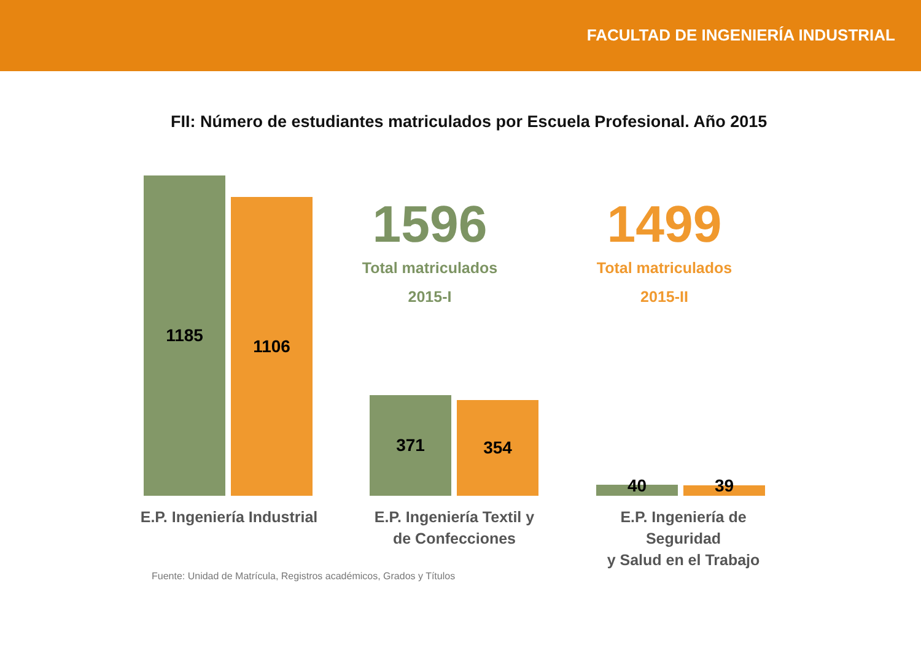FACULTAD DE INGENIERÍA INDUSTRIAL
FII: Número de estudiantes matriculados por Escuela Profesional. Año 2015
1185
1106
1596
Total matriculados
2015-I
1499
Total matriculados
2015-II
371 354
40 39
E.P. Ingeniería Industrial
E.P. Ingeniería Textil y
de Confecciones
E.P. Ingeniería de Seguridad
y Salud en el Trabajo
Fuente: Unidad de Matrícula, Registros académicos, Grados y Títulos